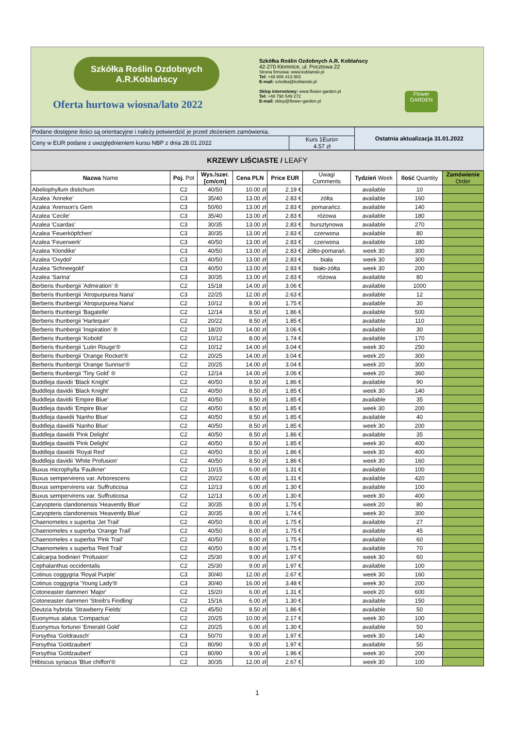Szkółka Roślin Ozdobnych
A.R.Koblańscy
Oferta hurtowa wiosna/lato 2022
Szkółka Roślin Ozdobnych A.R. Koblańscy
42-270 Kłomnice, ul. Pocztowa 22
Strona firmowa: www.koblanski.pl
Tel: +48 606 413 903
E-mail: szkolka@koblanski.pl
Sklep internetowy: www.flower-garden.pl
Tel: +48 790 549 272
E-mail: sklep@flower-garden.pl
Flower
GARDEN
| Podane dostępne ilości są orientacyjne i należy potwierdzić je przed złożeniem zamówienia. | | Ostatnia aktualizacja 31.01.2022 |
| Ceny w EUR podane z uwzględnieniem kursu NBP z dnia 28.01.2022 | Kurs 1Euro= 4.57 zł | |
KRZEWY LIŚCIASTE / LEAFY
| Nazwa Name | Poj. Pot | Wys./szer. [cm/cm] | Cena PLN | Price EUR | Uwagi Comments | Tydzień Week | Ilość Quantity | Zamówienie Order |
| --- | --- | --- | --- | --- | --- | --- | --- | --- |
| Abeliophyllum distichum | C2 | 40/50 | 10.00 zł | 2.19 € | | available | 10 | |
| Azalea 'Anneke' | C3 | 35/40 | 13.00 zł | 2.83 € | żółta | available | 160 | |
| Azalea 'Arenson's Gem | C3 | 50/60 | 13.00 zł | 2.83 € | pomarańcz. | available | 140 | |
| Azalea 'Cecile' | C3 | 35/40 | 13.00 zł | 2.83 € | różowa | available | 180 | |
| Azalea 'Csardas' | C3 | 30/35 | 13.00 zł | 2.83 € | bursztynowa | available | 270 | |
| Azalea 'Feuerköpfchen' | C3 | 30/35 | 13.00 zł | 2.83 € | czerwona | available | 80 | |
| Azalea 'Feuerwerk' | C3 | 40/50 | 13.00 zł | 2.83 € | czerwona | available | 180 | |
| Azalea 'Klondike' | C3 | 40/50 | 13.00 zł | 2.83 € | żółto-pomarań. | week 30 | 300 | |
| Azalea 'Oxydol' | C3 | 40/50 | 13.00 zł | 2.83 € | biała | week 30 | 300 | |
| Azalea 'Schneegold' | C3 | 40/50 | 13.00 zł | 2.83 € | biało-żółta | week 30 | 200 | |
| Azalea 'Sarina' | C3 | 30/35 | 13.00 zł | 2.83 € | różowa | available | 80 | |
| Berberis thunbergii 'Admiration' ® | C2 | 15/18 | 14.00 zł | 3.06 € | | available | 1000 | |
| Berberis thunbergii 'Atropurpurea Nana' | C3 | 22/25 | 12.00 zł | 2.63 € | | available | 12 | |
| Berberis thunbergii 'Atropurpurea Nana' | C2 | 10/12 | 8.00 zł | 1.75 € | | available | 30 | |
| Berberis thunbergii 'Bagatelle' | C2 | 12/14 | 8.50 zł | 1.86 € | | available | 500 | |
| Berberis thunbergii 'Harlequin' | C2 | 20/22 | 8.50 zł | 1.85 € | | available | 110 | |
| Berberis thunbergii 'Inspiration' ® | C2 | 18/20 | 14.00 zł | 3.06 € | | available | 30 | |
| Berberis thunbergii 'Kobold' | C2 | 10/12 | 8.00 zł | 1.74 € | | available | 170 | |
| Berberis thunbergii 'Lutin Rouge'® | C2 | 10/12 | 14.00 zł | 3.04 € | | week 30 | 250 | |
| Berberis thunbergii 'Orange Rocket'® | C2 | 20/25 | 14.00 zł | 3.04 € | | week 20 | 300 | |
| Berberis thunbergii 'Orange Sunrise'® | C2 | 20/25 | 14.00 zł | 3.04 € | | week 20 | 300 | |
| Berberis thunbergii 'Tiny Gold' ® | C2 | 12/14 | 14.00 zł | 3.06 € | | week 20 | 360 | |
| Buddleja davidii 'Black Knight' | C2 | 40/50 | 8.50 zł | 1.86 € | | available | 90 | |
| Buddleja davidii 'Black Knight' | C2 | 40/50 | 8.50 zł | 1.85 € | | week 30 | 140 | |
| Buddleja davidii 'Empire Blue' | C2 | 40/50 | 8.50 zł | 1.85 € | | available | 35 | |
| Buddleja davidii 'Empire Blue' | C2 | 40/50 | 8.50 zł | 1.85 € | | week 30 | 200 | |
| Buddleja dawidii 'Nanho Blue' | C2 | 40/50 | 8.50 zł | 1.85 € | | available | 40 | |
| Buddleja dawidii 'Nanho Blue' | C2 | 40/50 | 8.50 zł | 1.85 € | | week 30 | 200 | |
| Buddleja dawidii 'Pink Delight' | C2 | 40/50 | 8.50 zł | 1.86 € | | available | 35 | |
| Buddleja dawidii 'Pink Delight' | C2 | 40/50 | 8.50 zł | 1.85 € | | week 30 | 400 | |
| Buddleja dawidii 'Royal Red' | C2 | 40/50 | 8.50 zł | 1.86 € | | week 30 | 400 | |
| Buddleja davidii 'White Profusion' | C2 | 40/50 | 8.50 zł | 1.86 € | | week 30 | 160 | |
| Buxus microphylla 'Faulkner' | C2 | 10/15 | 6.00 zł | 1.31 € | | available | 100 | |
| Buxus sempervirens var. Arborescens | C2 | 20/22 | 6.00 zł | 1.31 € | | available | 420 | |
| Buxus sempervirens var. Suffruticosa | C2 | 12/13 | 6.00 zł | 1.30 € | | available | 100 | |
| Buxus sempervirens var. Suffruticosa | C2 | 12/13 | 6.00 zł | 1.30 € | | week 30 | 400 | |
| Caryopteris clandonensis 'Heavently Blue' | C2 | 30/35 | 8.00 zł | 1.75 € | | week 20 | 80 | |
| Caryopteris clandonensis 'Heavently Blue' | C2 | 30/35 | 8.00 zł | 1.74 € | | week 30 | 300 | |
| Chaenomeles x superba 'Jet Trail' | C2 | 40/50 | 8.00 zł | 1.75 € | | available | 27 | |
| Chaenomeles x superba 'Orange Trail' | C2 | 40/50 | 8.00 zł | 1.75 € | | available | 45 | |
| Chaenomeles x superba 'Pink Trail' | C2 | 40/50 | 8.00 zł | 1.75 € | | available | 60 | |
| Chaenomeles x superba 'Red Trail' | C2 | 40/50 | 8.00 zł | 1.75 € | | available | 70 | |
| Calicarpa bodinieri 'Profusion' | C2 | 25/30 | 9.00 zł | 1.97 € | | week 30 | 60 | |
| Cephalanthus occidentalis | C2 | 25/30 | 9.00 zł | 1.97 € | | available | 100 | |
| Cotinus coggygria 'Royal Purple' | C3 | 30/40 | 12.00 zł | 2.67 € | | week 30 | 160 | |
| Cotinus coggygria 'Young Lady'® | C3 | 30/40 | 16.00 zł | 3.48 € | | week 30 | 200 | |
| Cotoneaster dammeri 'Major' | C2 | 15/20 | 6.00 zł | 1.31 € | | week 20 | 600 | |
| Cotoneaster dammeri 'Streib's Findling' | C2 | 15/16 | 6.00 zł | 1.30 € | | available | 150 | |
| Deutzia hybrida 'Strawberry Fields' | C2 | 45/50 | 8.50 zł | 1.86 € | | available | 50 | |
| Euonymus alatus 'Compactus' | C2 | 20/25 | 10.00 zł | 2.17 € | | week 30 | 100 | |
| Euonymus fortunei 'Emerald Gold' | C2 | 20/25 | 6.00 zł | 1.30 € | | available | 50 | |
| Forsythia 'Goldrausch' | C3 | 50/70 | 9.00 zł | 1.97 € | | week 30 | 140 | |
| Forsythia 'Goldzaubert' | C3 | 80/90 | 9.00 zł | 1.97 € | | available | 50 | |
| Forsythia 'Goldzaubert' | C3 | 80/90 | 9.00 zł | 1.96 € | | week 30 | 200 | |
| Hibiscus syriacus 'Blue chiffon'® | C2 | 30/35 | 12.00 zł | 2.67 € | | week 30 | 100 | |
1